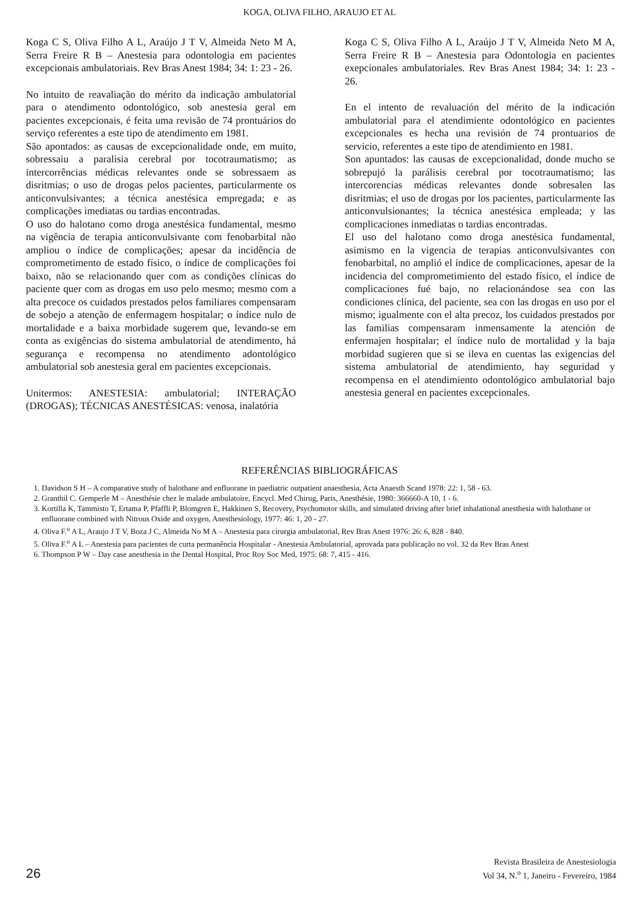KOGA, OLIVA FILHO, ARAUJO ET AL
Koga C S, Oliva Filho A L, Araújo J T V, Almeida Neto M A, Serra Freire R B – Anestesia para odontologia em pacientes excepcionais ambulatoriais. Rev Bras Anest 1984; 34: 1: 23 - 26.
No intuito de reavaliação do mérito da indicação ambulatorial para o atendimento odontológico, sob anestesia geral em pacientes excepcionais, é feita uma revisão de 74 prontuários do serviço referentes a este tipo de atendimento em 1981.
São apontados: as causas de excepcionalidade onde, em muito, sobressaiu a paralisia cerebral por tocotraumatismo; as intercorrências médicas relevantes onde se sobressaem as disritmias; o uso de drogas pelos pacientes, particularmente os anticonvulsivantes; a técnica anestésica empregada; e as complicações imediatas ou tardias encontradas.
O uso do halotano como droga anestésica fundamental, mesmo na vigência de terapia anticonvulsivante com fenobarbital não ampliou o índice de complicações; apesar da incidência de comprometimento de estado físico, o índice de complicações foi baixo, não se relacionando quer com as condições clínicas do paciente quer com as drogas em uso pelo mesmo; mesmo com a alta precoce os cuidados prestados pelos familiares compensaram de sobejo a atenção de enfermagem hospitalar; o índice nulo de mortalidade e a baixa morbidade sugerem que, levando-se em conta as exigências do sistema ambulatorial de atendimento, há segurança e recompensa no atendimento adontológico ambulatorial sob anestesia geral em pacientes excepcionais.
Unitermos: ANESTESIA: ambulatorial; INTERAÇÃO (DROGAS); TÉCNICAS ANESTÉSICAS: venosa, inalatória
Koga C S, Oliva Filho A L, Araújo J T V, Almeida Neto M A, Serra Freire R B – Anestesia para Odontologia en pacientes exepcionales ambulatoriales. Rev Bras Anest 1984; 34: 1: 23 - 26.
En el intento de revaluación del mérito de la indicación ambulatorial para el atendimiente odontológico en pacientes excepcionales es hecha una revisión de 74 prontuarios de servicio, referentes a este tipo de atendimiento en 1981.
Son apuntados: las causas de excepcionalidad, donde mucho se sobrepujó la parálisis cerebral por tocotraumatismo; las intercorencias médicas relevantes donde sobresalen las disritmias; el uso de drogas por los pacientes, particularmente las anticonvulsionantes; la técnica anestésica empleada; y las complicaciones inmediatas o tardias encontradas.
El uso del halotano como droga anestésica fundamental, asimismo en la vigencia de terapias anticonvulsivantes con fenobarbital, no amplió el índice de complicaciones, apesar de la incidencia del comprometimiento del estado físico, el índice de complicaciones fué bajo, no relacionándose sea con las condiciones clínica, del paciente, sea con las drogas en uso por el mismo; igualmente con el alta precoz, los cuidados prestados por las familias compensaram inmensamente la atención de enfermajen hospitalar; el índice nulo de mortalidad y la baja morbidad sugieren que si se ileva en cuentas las exigencias del sistema ambulatorial de atendimiento, hay seguridad y recompensa en el atendimiento odontológico ambulatorial bajo anestesia general en pacientes excepcionales.
REFERÊNCIAS BIBLIOGRÁFICAS
1. Davidson S H – A comparative study of halothane and enfluorane in paediatric outpatient anaesthesia, Acta Anaesth Scand 1978: 22: 1, 58 - 63.
2. Granthil C. Gemperle M – Anesthésie chez le malade ambulatoire, Encycl. Med Chirug, Paris, Anesthésie, 1980: 366660-A 10, 1 - 6.
3. Kortilla K, Tammisto T, Ertama P, Pfaffli P, Blomgren E, Hakkinen S, Recovery, Psychomotor skills, and simulated driving after brief inhalational anesthesia with halothane or enfluorane combined with Nitrous Oxide and oxygen, Anesthesiology, 1977: 46: 1, 20 - 27.
4. Oliva F.<sup>o</sup> A L, Araujo J T V, Boza J C, Almeida No M A – Anestesia para cirurgia ambulatorial, Rev Bras Anest 1976: 26: 6, 828 - 840.
5. Oliva F.<sup>o</sup> A L – Anestesia para pacientes de curta permanência Hospitalar - Anestesia Ambulatorial, aprovada para publicação no vol. 32 da Rev Bras Anest
6. Thompson P W – Day case anesthesia in the Dental Hospital, Proc Roy Soc Med, 1975: 68: 7, 415 - 416.
26
Revista Brasileira de Anestesiologia
Vol 34, N.<sup>o</sup> 1, Janeiro - Fevereiro, 1984